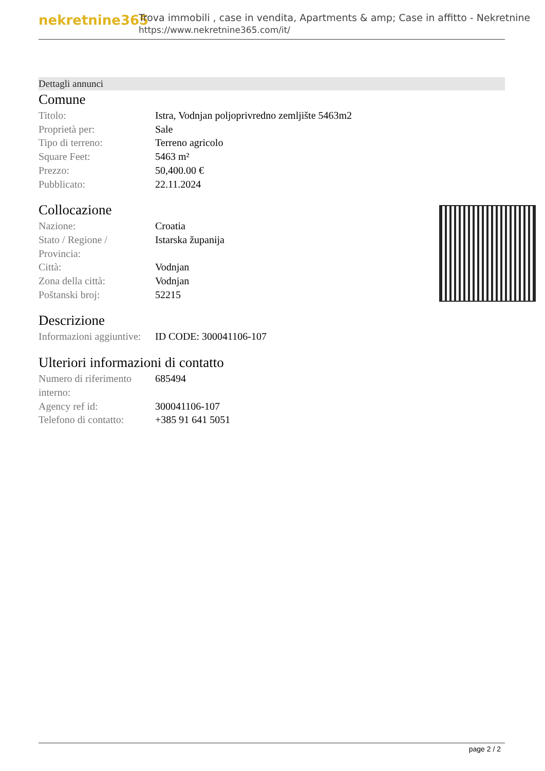nekretnine365
Trova immobili , case in vendita, Apartments & amp; Case in affitto - Nekretnine
https://www.nekretnine365.com/it/
Dettagli annunci
Comune
| Titolo: | Istra, Vodnjan poljoprivredno zemljište 5463m2 |
| Proprietà per: | Sale |
| Tipo di terreno: | Terreno agricolo |
| Square Feet: | 5463 m² |
| Prezzo: | 50,400.00 € |
| Pubblicato: | 22.11.2024 |
Collocazione
| Nazione: | Croatia |
| Stato / Regione / Provincia: | Istarska županija |
| Città: | Vodnjan |
| Zona della città: | Vodnjan |
| Poštanski broj: | 52215 |
Descrizione
| Informazioni aggiuntive: | ID CODE: 300041106-107 |
Ulteriori informazioni di contatto
| Numero di riferimento interno: | 685494 |
| Agency ref id: | 300041106-107 |
| Telefono di contatto: | +385 91 641 5051 |
page 2 / 2